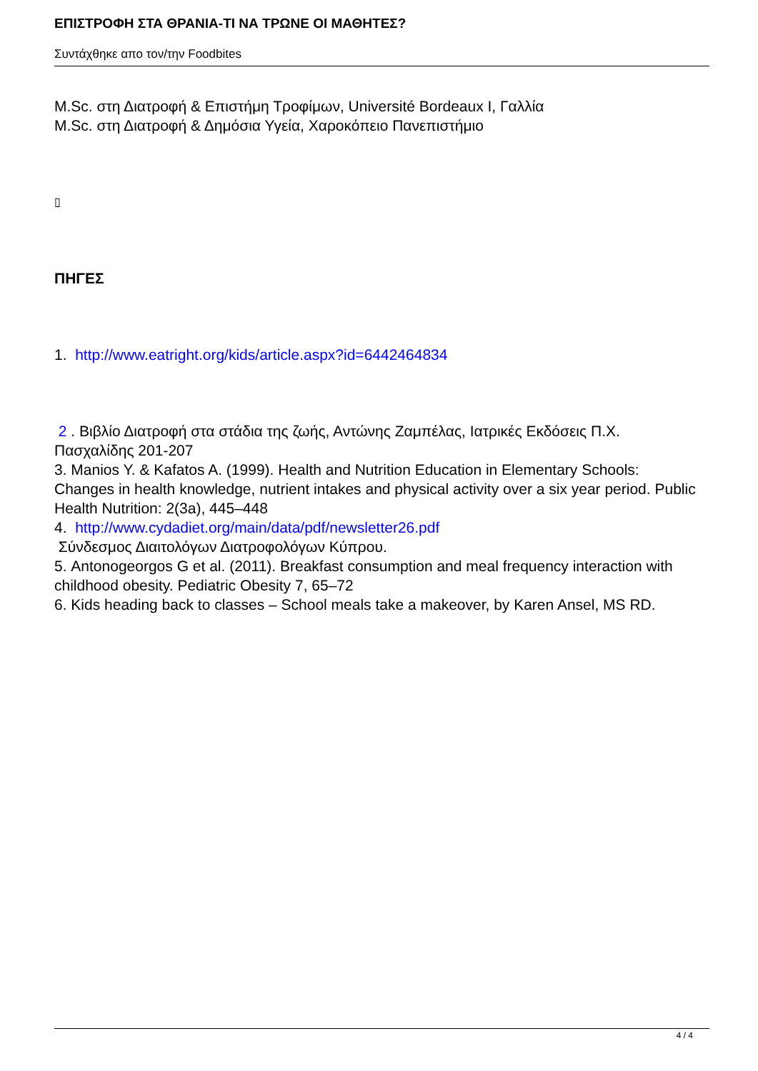ΕΠΙΣΤΡΟΦΗ ΣΤΑ ΘΡΑΝΙΑ-ΤΙ ΝΑ ΤΡΩΝΕ ΟΙ ΜΑΘΗΤΕΣ?
Συντάχθηκε απο τον/την Foodbites
M.Sc. στη Διατροφή & Επιστήμη Τροφίμων, Université Bordeaux I, Γαλλία
M.Sc. στη Διατροφή & Δημόσια Υγεία, Χαροκόπειο Πανεπιστήμιο
▯
ΠΗΓΕΣ
1. http://www.eatright.org/kids/article.aspx?id=6442464834
2 . Βιβλίο Διατροφή στα στάδια της ζωής, Αντώνης Ζαμπέλας, Ιατρικές Εκδόσεις Π.Χ. Πασχαλίδης 201-207
3. Manios Y. & Kafatos A. (1999). Health and Nutrition Education in Elementary Schools: Changes in health knowledge, nutrient intakes and physical activity over a six year period. Public Health Nutrition: 2(3a), 445–448
4. http://www.cydadiet.org/main/data/pdf/newsletter26.pdf
Σύνδεσμος Διαιτολόγων Διατροφολόγων Κύπρου.
5. Antonogeorgos G et al. (2011). Breakfast consumption and meal frequency interaction with childhood obesity. Pediatric Obesity 7, 65–72
6. Kids heading back to classes – School meals take a makeover, by Karen Ansel, MS RD.
4 / 4